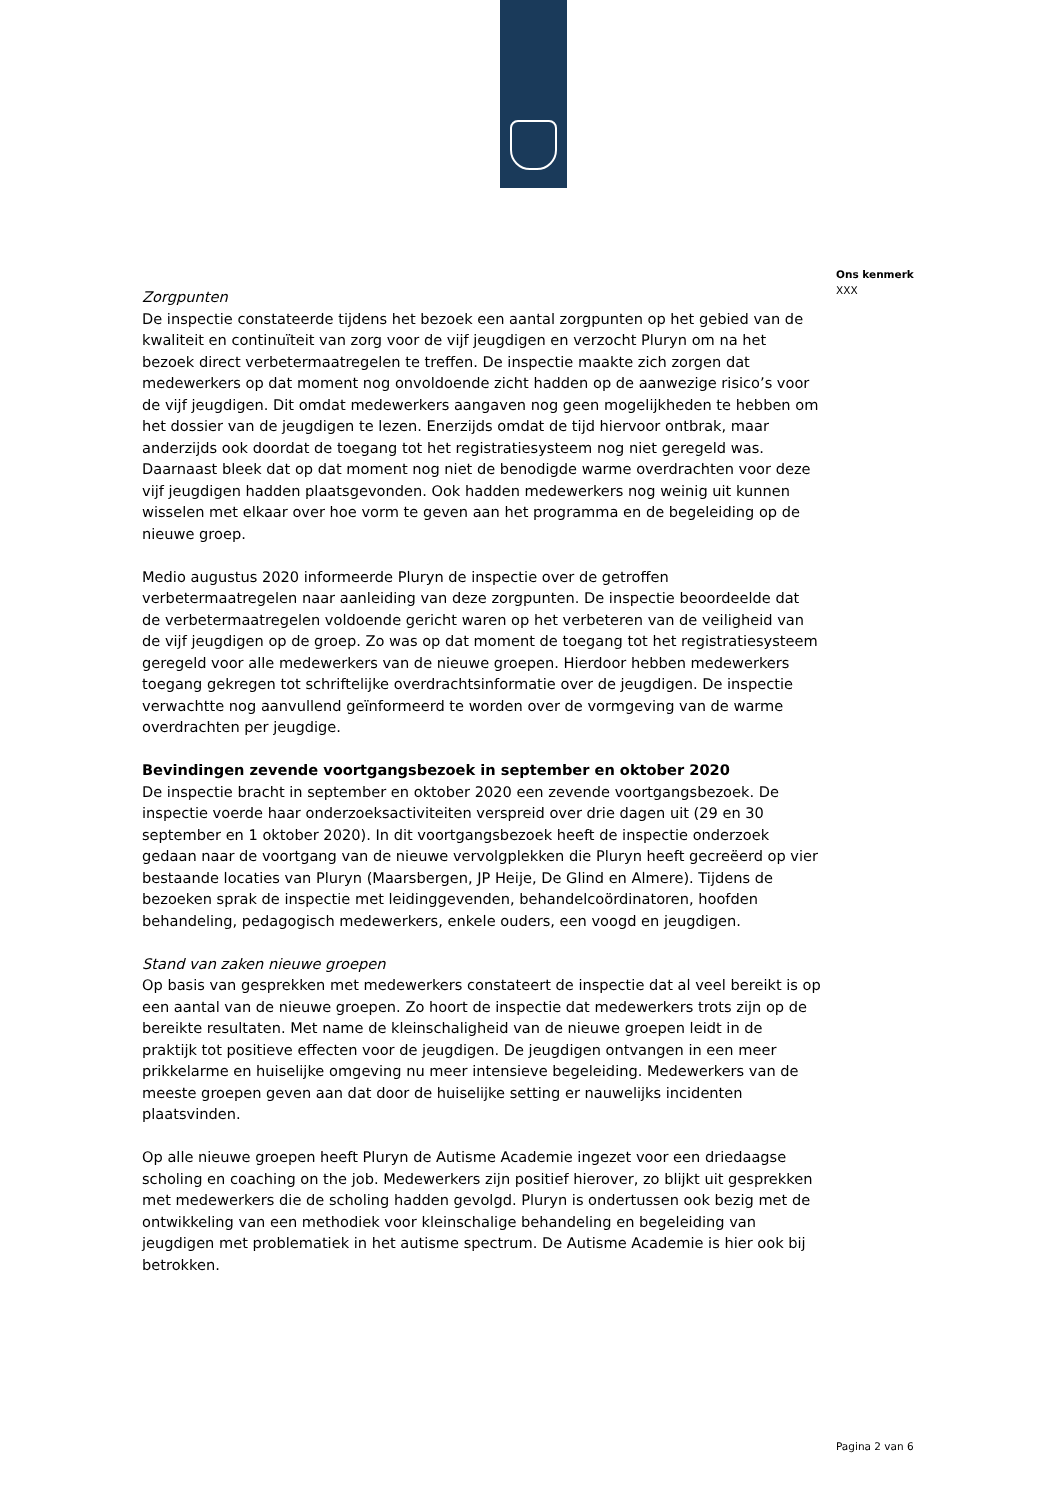Ons kenmerk
XXX
Zorgpunten
De inspectie constateerde tijdens het bezoek een aantal zorgpunten op het gebied van de kwaliteit en continuïteit van zorg voor de vijf jeugdigen en verzocht Pluryn om na het bezoek direct verbetermaatregelen te treffen. De inspectie maakte zich zorgen dat medewerkers op dat moment nog onvoldoende zicht hadden op de aanwezige risico’s voor de vijf jeugdigen. Dit omdat medewerkers aangaven nog geen mogelijkheden te hebben om het dossier van de jeugdigen te lezen. Enerzijds omdat de tijd hiervoor ontbrak, maar anderzijds ook doordat de toegang tot het registratiesysteem nog niet geregeld was. Daarnaast bleek dat op dat moment nog niet de benodigde warme overdrachten voor deze vijf jeugdigen hadden plaatsgevonden. Ook hadden medewerkers nog weinig uit kunnen wisselen met elkaar over hoe vorm te geven aan het programma en de begeleiding op de nieuwe groep.
Medio augustus 2020 informeerde Pluryn de inspectie over de getroffen verbetermaatregelen naar aanleiding van deze zorgpunten. De inspectie beoordeelde dat de verbetermaatregelen voldoende gericht waren op het verbeteren van de veiligheid van de vijf jeugdigen op de groep. Zo was op dat moment de toegang tot het registratiesysteem geregeld voor alle medewerkers van de nieuwe groepen. Hierdoor hebben medewerkers toegang gekregen tot schriftelijke overdrachtsinformatie over de jeugdigen. De inspectie verwachtte nog aanvullend geïnformeerd te worden over de vormgeving van de warme overdrachten per jeugdige.
Bevindingen zevende voortgangsbezoek in september en oktober 2020
De inspectie bracht in september en oktober 2020 een zevende voortgangsbezoek. De inspectie voerde haar onderzoeksactiviteiten verspreid over drie dagen uit (29 en 30 september en 1 oktober 2020). In dit voortgangsbezoek heeft de inspectie onderzoek gedaan naar de voortgang van de nieuwe vervolgplekken die Pluryn heeft gecreëerd op vier bestaande locaties van Pluryn (Maarsbergen, JP Heije, De Glind en Almere). Tijdens de bezoeken sprak de inspectie met leidinggevenden, behandelcoördinatoren, hoofden behandeling, pedagogisch medewerkers, enkele ouders, een voogd en jeugdigen.
Stand van zaken nieuwe groepen
Op basis van gesprekken met medewerkers constateert de inspectie dat al veel bereikt is op een aantal van de nieuwe groepen. Zo hoort de inspectie dat medewerkers trots zijn op de bereikte resultaten. Met name de kleinschaligheid van de nieuwe groepen leidt in de praktijk tot positieve effecten voor de jeugdigen. De jeugdigen ontvangen in een meer prikkelarme en huiselijke omgeving nu meer intensieve begeleiding. Medewerkers van de meeste groepen geven aan dat door de huiselijke setting er nauwelijks incidenten plaatsvinden.
Op alle nieuwe groepen heeft Pluryn de Autisme Academie ingezet voor een driedaagse scholing en coaching on the job. Medewerkers zijn positief hierover, zo blijkt uit gesprekken met medewerkers die de scholing hadden gevolgd. Pluryn is ondertussen ook bezig met de ontwikkeling van een methodiek voor kleinschalige behandeling en begeleiding van jeugdigen met problematiek in het autisme spectrum. De Autisme Academie is hier ook bij betrokken.
Pagina 2 van 6